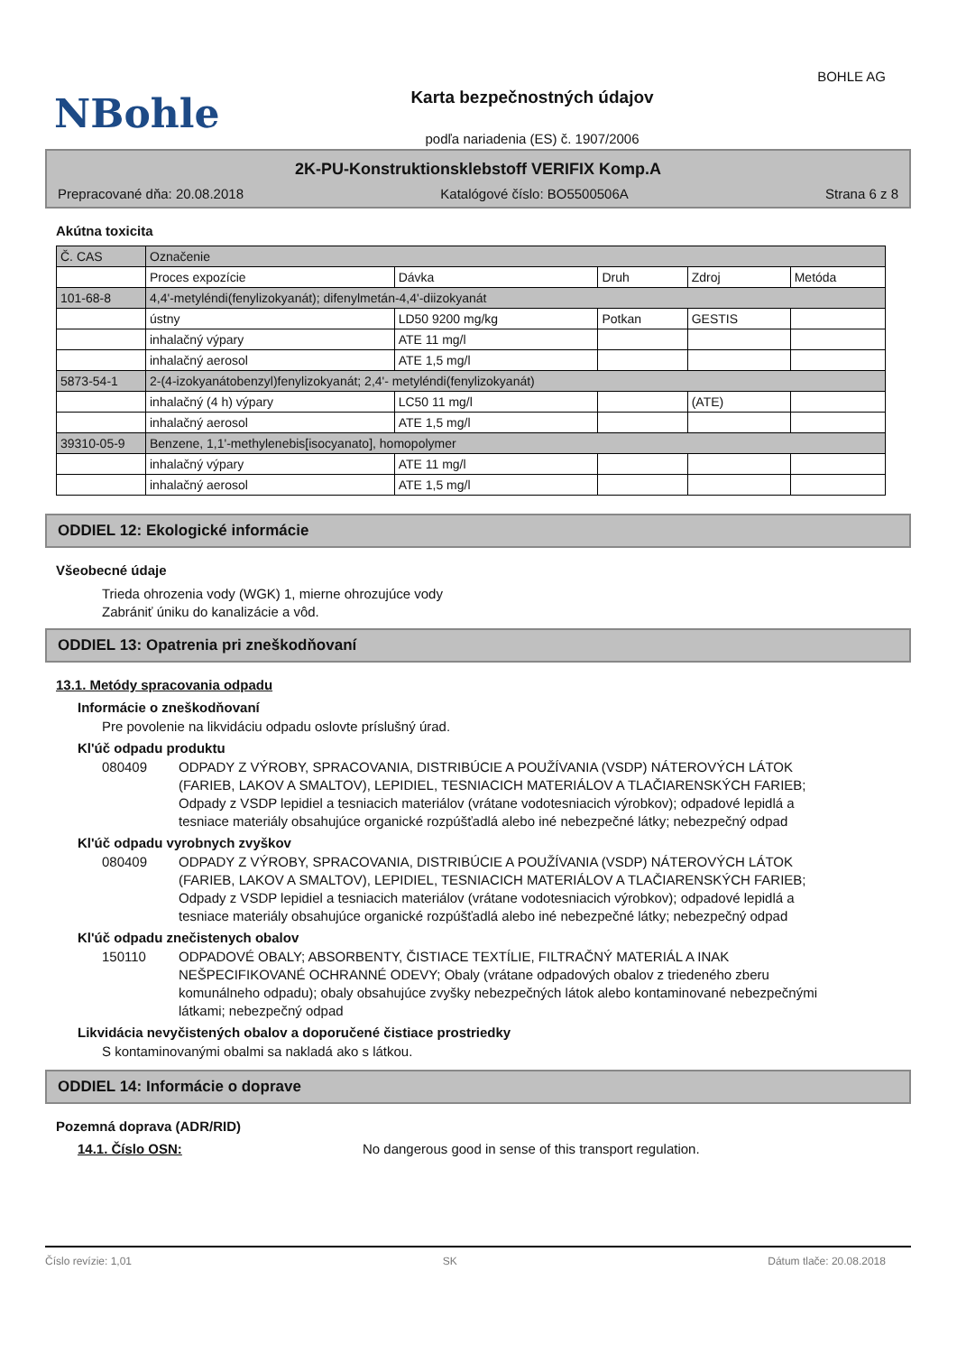NBohle
BOHLE AG
Karta bezpečnostných údajov
podľa nariadenia (ES) č. 1907/2006
2K-PU-Konstruktionsklebstoff VERIFIX Komp.A
Prepracované dňa: 20.08.2018 Katalógové číslo: BO5500506A Strana 6 z 8
Akútna toxicita
| Č. CAS | Označenie | | | | |
| | Proces expozície | Dávka | Druh | Zdroj | Metóda |
| 101-68-8 | 4,4'-metyléndi(fenylizokyanát); difenylmetán-4,4'-diizokyanát | | | | |
| | ústny | LD50 9200 mg/kg | Potkan | GESTIS | |
| | inhalačný výpary | ATE 11 mg/l | | | |
| | inhalačný aerosol | ATE 1,5 mg/l | | | |
| 5873-54-1 | 2-(4-izokyanátobenzyl)fenylizokyanát; 2,4'- metyléndi(fenylizokyanát) | | | | |
| | inhalačný (4 h) výpary | LC50 11 mg/l | | (ATE) | |
| | inhalačný aerosol | ATE 1,5 mg/l | | | |
| 39310-05-9 | Benzene, 1,1'-methylenebis[isocyanato], homopolymer | | | | |
| | inhalačný výpary | ATE 11 mg/l | | | |
| | inhalačný aerosol | ATE 1,5 mg/l | | | |
ODDIEL 12: Ekologické informácie
Všeobecné údaje
Trieda ohrozenia vody (WGK) 1, mierne ohrozujúce vody
Zabrániť úniku do kanalizácie a vôd.
ODDIEL 13: Opatrenia pri zneškodňovaní
13.1. Metódy spracovania odpadu
Informácie o zneškodňovaní
Pre povolenie na likvidáciu odpadu oslovte príslušný úrad.
Kl'úč odpadu produktu
080409 ODPADY Z VÝROBY, SPRACOVANIA, DISTRIBÚCIE A POUŽÍVANIA (VSDP) NÁTEROVÝCH LÁTOK (FARIEB, LAKOV A SMALTOV), LEPIDIEL, TESNIACICH MATERIÁLOV A TLAČIARENSKÝCH FARIEB; Odpady z VSDP lepidiel a tesniacich materiálov (vrátane vodotesniacich výrobkov); odpadové lepidlá a tesniace materiály obsahujúce organické rozpúšťadlá alebo iné nebezpečné látky; nebezpečný odpad
Kl'úč odpadu vyrobnych zvyškov
080409 ODPADY Z VÝROBY, SPRACOVANIA, DISTRIBÚCIE A POUŽÍVANIA (VSDP) NÁTEROVÝCH LÁTOK (FARIEB, LAKOV A SMALTOV), LEPIDIEL, TESNIACICH MATERIÁLOV A TLAČIARENSKÝCH FARIEB; Odpady z VSDP lepidiel a tesniacich materiálov (vrátane vodotesniacich výrobkov); odpadové lepidlá a tesniace materiály obsahujúce organické rozpúšťadlá alebo iné nebezpečné látky; nebezpečný odpad
Kl'úč odpadu znečistenych obalov
150110 ODPADOVÉ OBALY; ABSORBENTY, ČISTIACE TEXTÍLIE, FILTRAČNÝ MATERIÁL A INAK NEŠPECIFIKOVANÉ OCHRANNÉ ODEVY; Obaly (vrátane odpadových obalov z triedeného zberu komunálneho odpadu); obaly obsahujúce zvyšky nebezpečných látok alebo kontaminované nebezpečnými látkami; nebezpečný odpad
Likvidácia nevyčistených obalov a doporučené čistiace prostriedky
S kontaminovanými obalmi sa nakladá ako s látkou.
ODDIEL 14: Informácie o doprave
Pozemná doprava (ADR/RID)
14.1. Číslo OSN: No dangerous good in sense of this transport regulation.
Číslo revízie: 1,01 SK Dátum tlače: 20.08.2018